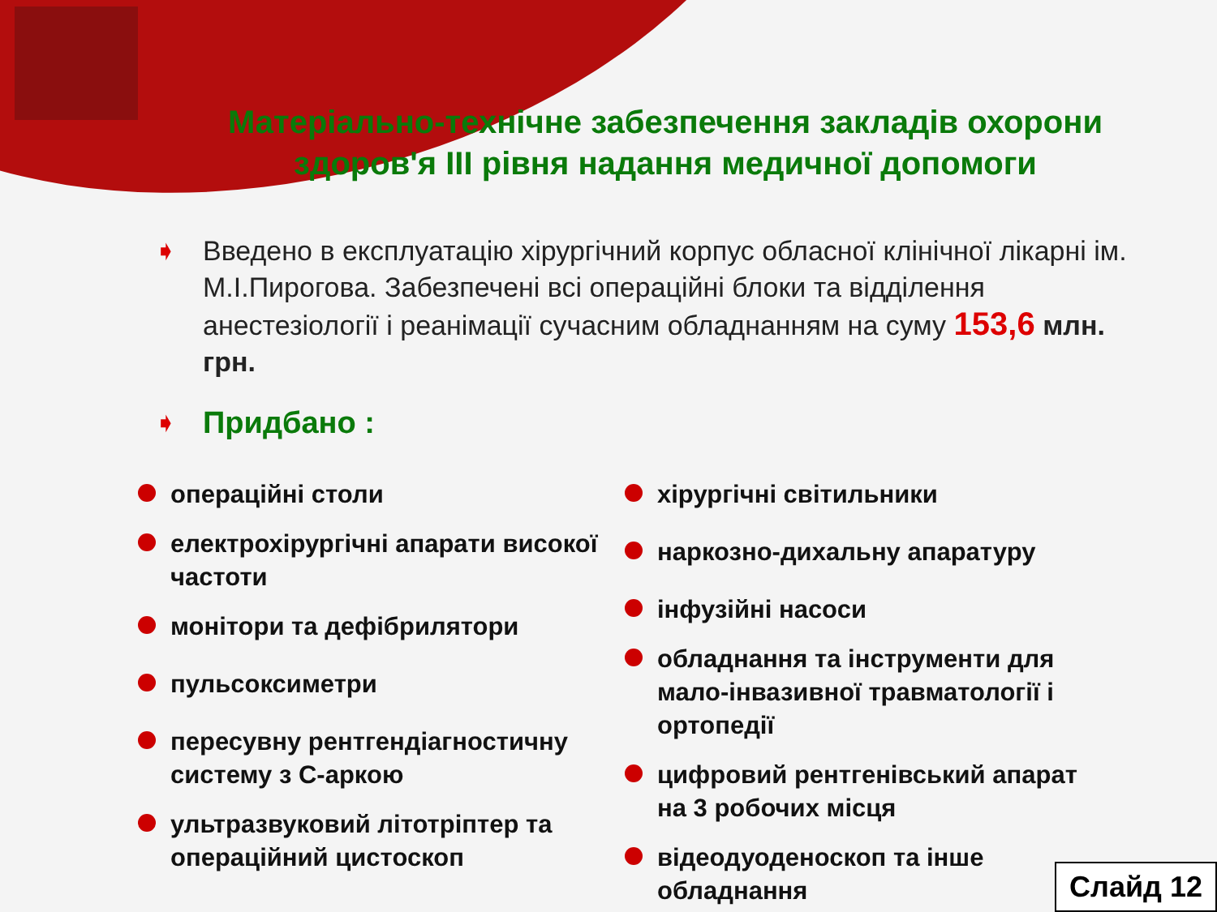Матеріально-технічне забезпечення закладів охорони здоров'я ІІІ рівня надання медичної допомоги
➧ Введено в експлуатацію хірургічний корпус обласної клінічної лікарні ім. М.І.Пирогова. Забезпечені всі операційні блоки та відділення анестезіології і реанімації сучасним обладнанням на суму 153,6 млн. грн.
➧ Придбано :
операційні столи
електрохірургічні апарати високої частоти
монітори та дефібрилятори
пульсоксиметри
пересувну рентгендіагностичну систему з С-аркою
ультразвуковий літотріптер та операційний цистоскоп
хірургічні світильники
наркозно-дихальну апаратуру
інфузійні насоси
обладнання та інструменти для мало-інвазивної травматології і ортопедії
цифровий рентгенівський апарат на 3 робочих місця
відеодуоденоскоп та інше обладнання
Слайд 12